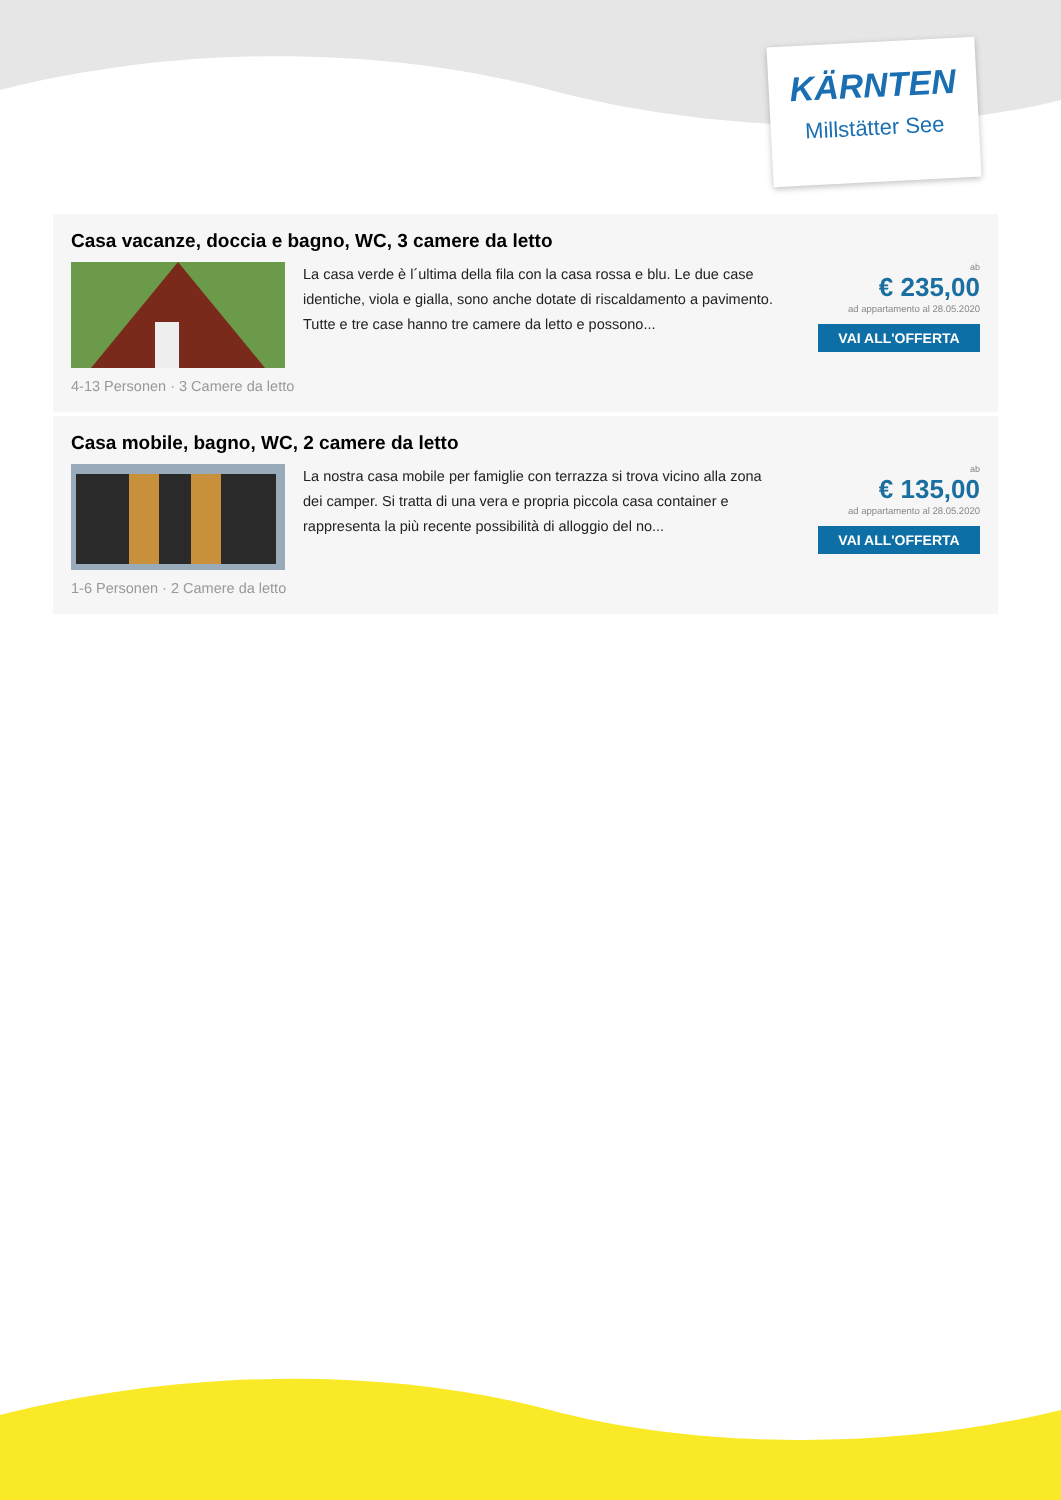KÄRNTEN
Millstätter See
Casa vacanze, doccia e bagno, WC, 3 camere da letto
La casa verde è l´ultima della fila con la casa rossa e blu. Le due case identiche, viola e gialla, sono anche dotate di riscaldamento a pavimento. Tutte e tre case hanno tre camere da letto e possono...
ab
€ 235,00
ad appartamento al 28.05.2020
VAI ALL'OFFERTA
4-13 Personen · 3 Camere da letto
Casa mobile, bagno, WC, 2 camere da letto
La nostra casa mobile per famiglie con terrazza si trova vicino alla zona dei camper. Si tratta di una vera e propria piccola casa container e rappresenta la più recente possibilità di alloggio del no...
ab
€ 135,00
ad appartamento al 28.05.2020
VAI ALL'OFFERTA
1-6 Personen · 2 Camere da letto